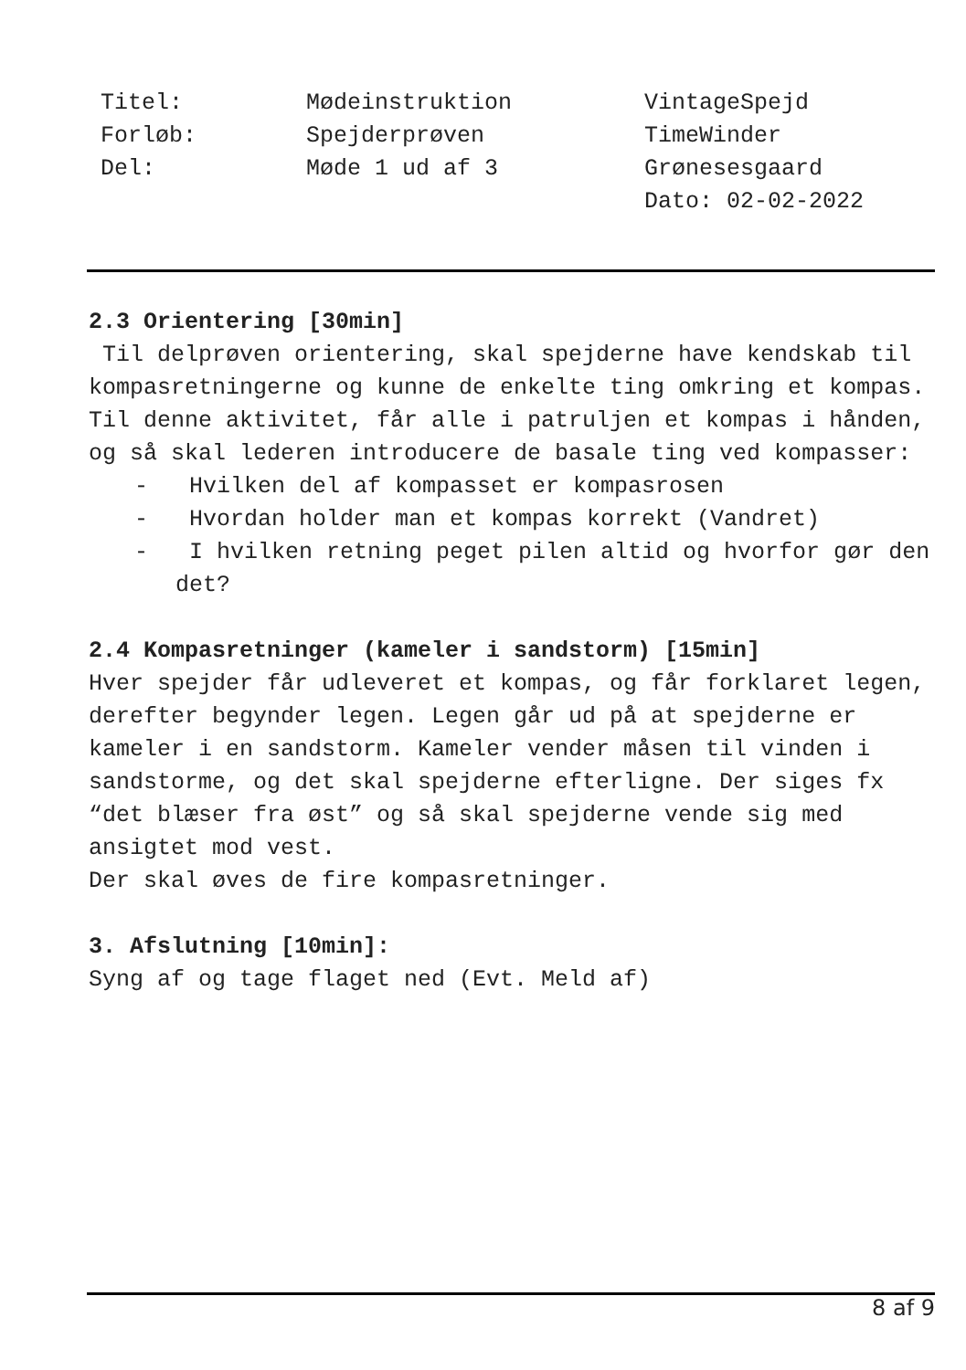Titel:
Forløb:
Del:
Mødeinstruktion
Spejderprøven
Møde 1 ud af 3
VintageSpejd
TimeWinder
Grønesesgaard
Dato: 02-02-2022
2.3 Orientering [30min]
Til delprøven orientering, skal spejderne have kendskab til kompasretningerne og kunne de enkelte ting omkring et kompas.
Til denne aktivitet, får alle i patruljen et kompas i hånden, og så skal lederen introducere de basale ting ved kompasser:
- Hvilken del af kompasset er kompasrosen
- Hvordan holder man et kompas korrekt (Vandret)
- I hvilken retning peget pilen altid og hvorfor gør den det?
2.4 Kompasretninger (kameler i sandstorm) [15min]
Hver spejder får udleveret et kompas, og får forklaret legen, derefter begynder legen. Legen går ud på at spejderne er kameler i en sandstorm. Kameler vender måsen til vinden i sandstorme, og det skal spejderne efterligne. Der siges fx “det blæser fra øst” og så skal spejderne vende sig med ansigtet mod vest.
Der skal øves de fire kompasretninger.
3. Afslutning [10min]:
Syng af og tage flaget ned (Evt. Meld af)
8 af 9